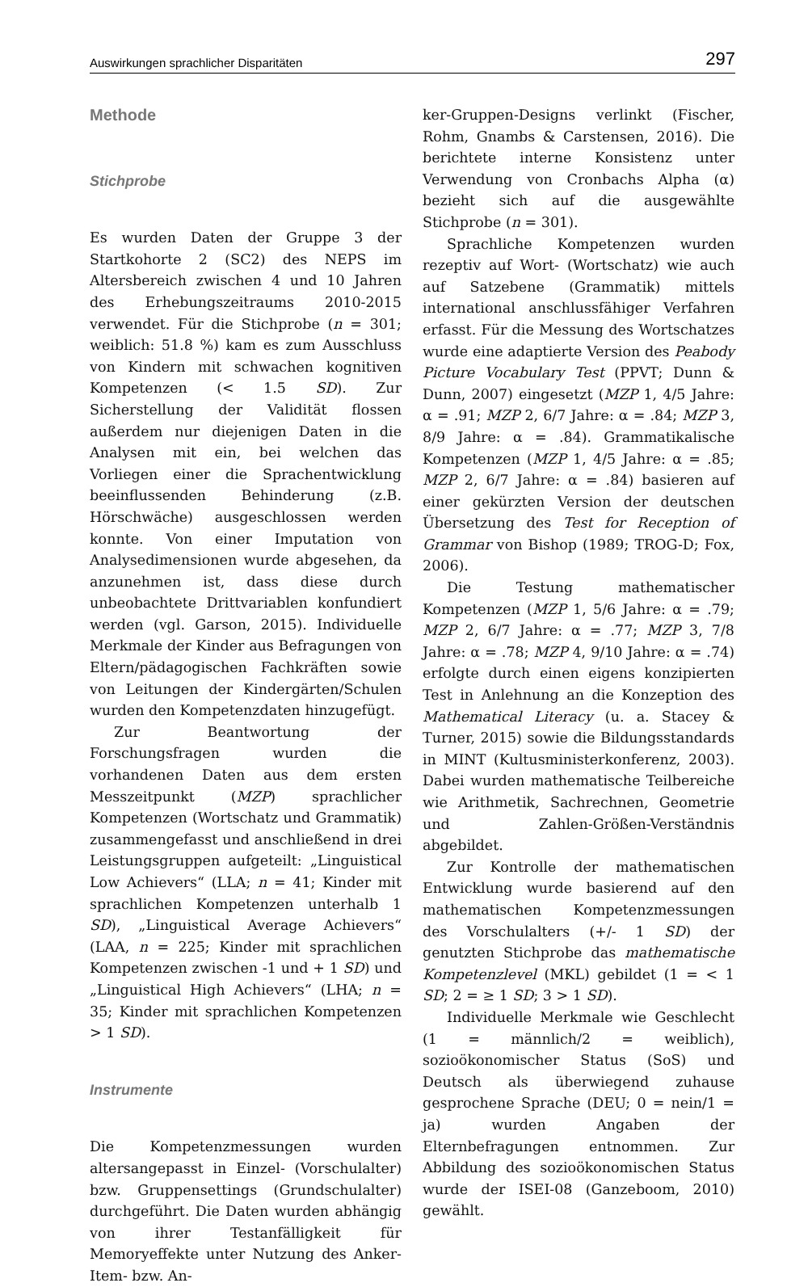Auswirkungen sprachlicher Disparitäten 297
Methode
Stichprobe
Es wurden Daten der Gruppe 3 der Startkohorte 2 (SC2) des NEPS im Altersbereich zwischen 4 und 10 Jahren des Erhebungszeitraums 2010-2015 verwendet. Für die Stichprobe (n = 301; weiblich: 51.8 %) kam es zum Ausschluss von Kindern mit schwachen kognitiven Kompetenzen (< 1.5 SD). Zur Sicherstellung der Validität flossen außerdem nur diejenigen Daten in die Analysen mit ein, bei welchen das Vorliegen einer die Sprachentwicklung beeinflussenden Behinderung (z.B. Hörschwäche) ausgeschlossen werden konnte. Von einer Imputation von Analysedimensionen wurde abgesehen, da anzunehmen ist, dass diese durch unbeobachtete Drittvariablen konfundiert werden (vgl. Garson, 2015). Individuelle Merkmale der Kinder aus Befragungen von Eltern/pädagogischen Fachkräften sowie von Leitungen der Kindergärten/Schulen wurden den Kompetenzdaten hinzugefügt.
Zur Beantwortung der Forschungsfragen wurden die vorhandenen Daten aus dem ersten Messzeitpunkt (MZP) sprachlicher Kompetenzen (Wortschatz und Grammatik) zusammengefasst und anschließend in drei Leistungsgruppen aufgeteilt: „Linguistical Low Achievers“ (LLA; n = 41; Kinder mit sprachlichen Kompetenzen unterhalb 1 SD), „Linguistical Average Achievers“ (LAA, n = 225; Kinder mit sprachlichen Kompetenzen zwischen -1 und + 1 SD) und „Linguistical High Achievers“ (LHA; n = 35; Kinder mit sprachlichen Kompetenzen > 1 SD).
Instrumente
Die Kompetenzmessungen wurden altersangepasst in Einzel- (Vorschulalter) bzw. Gruppensettings (Grundschulalter) durchgeführt. Die Daten wurden abhängig von ihrer Testanfälligkeit für Memoryeffekte unter Nutzung des Anker-Item- bzw. An-
ker-Gruppen-Designs verlinkt (Fischer, Rohm, Gnambs & Carstensen, 2016). Die berichtete interne Konsistenz unter Verwendung von Cronbachs Alpha (α) bezieht sich auf die ausgewählte Stichprobe (n = 301).
Sprachliche Kompetenzen wurden rezeptiv auf Wort- (Wortschatz) wie auch auf Satzebene (Grammatik) mittels international anschlussfähiger Verfahren erfasst. Für die Messung des Wortschatzes wurde eine adaptierte Version des Peabody Picture Vocabulary Test (PPVT; Dunn & Dunn, 2007) eingesetzt (MZP 1, 4/5 Jahre: α = .91; MZP 2, 6/7 Jahre: α = .84; MZP 3, 8/9 Jahre: α = .84). Grammatikalische Kompetenzen (MZP 1, 4/5 Jahre: α = .85; MZP 2, 6/7 Jahre: α = .84) basieren auf einer gekürzten Version der deutschen Übersetzung des Test for Reception of Grammar von Bishop (1989; TROG-D; Fox, 2006).
Die Testung mathematischer Kompetenzen (MZP 1, 5/6 Jahre: α = .79; MZP 2, 6/7 Jahre: α = .77; MZP 3, 7/8 Jahre: α = .78; MZP 4, 9/10 Jahre: α = .74) erfolgte durch einen eigens konzipierten Test in Anlehnung an die Konzeption des Mathematical Literacy (u. a. Stacey & Turner, 2015) sowie die Bildungsstandards in MINT (Kultusministerkonferenz, 2003). Dabei wurden mathematische Teilbereiche wie Arithmetik, Sachrechnen, Geometrie und Zahlen-Größen-Verständnis abgebildet.
Zur Kontrolle der mathematischen Entwicklung wurde basierend auf den mathematischen Kompetenzmessungen des Vorschulalters (+/- 1 SD) der genutzten Stichprobe das mathematische Kompetenzlevel (MKL) gebildet (1 = < 1 SD; 2 = ≥ 1 SD; 3 > 1 SD).
Individuelle Merkmale wie Geschlecht (1 = männlich/2 = weiblich), sozioökonomischer Status (SoS) und Deutsch als überwiegend zuhause gesprochene Sprache (DEU; 0 = nein/1 = ja) wurden Angaben der Elternbefragungen entnommen. Zur Abbildung des sozioökonomischen Status wurde der ISEI-08 (Ganzeboom, 2010) gewählt.